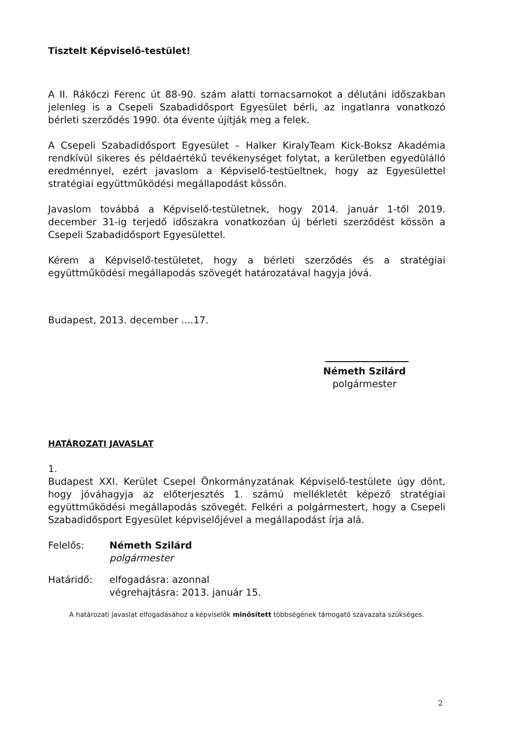Tisztelt Képviselő-testület!
A II. Rákóczi Ferenc út 88-90. szám alatti tornacsarnokot a délutáni időszakban jelenleg is a Csepeli Szabadidősport Egyesület bérli, az ingatlanra vonatkozó bérleti szerződés 1990. óta évente újítják meg a felek.
A Csepeli Szabadidősport Egyesület – Halker KiralyTeam Kick-Boksz Akadémia rendkívül sikeres és példaértékű tevékenységet folytat, a kerületben egyedülálló eredménnyel, ezért javaslom a Képviselő-testüeltnek, hogy az Egyesülettel stratégiai együttműködési megállapodást kössön.
Javaslom továbbá a Képviselő-testületnek, hogy 2014. január 1-től 2019. december 31-ig terjedő időszakra vonatkozóan új bérleti szerződést kössön a Csepeli Szabadidősport Egyesülettel.
Kérem a Képviselő-testületet, hogy a bérleti szerződés és a stratégiai együttműködési megállapodás szövegét határozatával hagyja jóvá.
Budapest, 2013. december ....17.
Németh Szilárd
polgármester
HATÁROZATI JAVASLAT
1.
Budapest XXI. Kerület Csepel Önkormányzatának Képviselő-testülete úgy dönt, hogy jóváhagyja az előterjesztés 1. számú mellékletét képező stratégiai együttműködési megállapodás szövegét. Felkéri a polgármestert, hogy a Csepeli Szabadidősport Egyesület képviselőjével a megállapodást írja alá.
Felelős: Németh Szilárd
polgármester
Határidő: elfogadásra: azonnal
végrehajtásra: 2013. január 15.
A határozati javaslat elfogadásához a képviselők minősített többségének támogató szavazata szükséges.
2